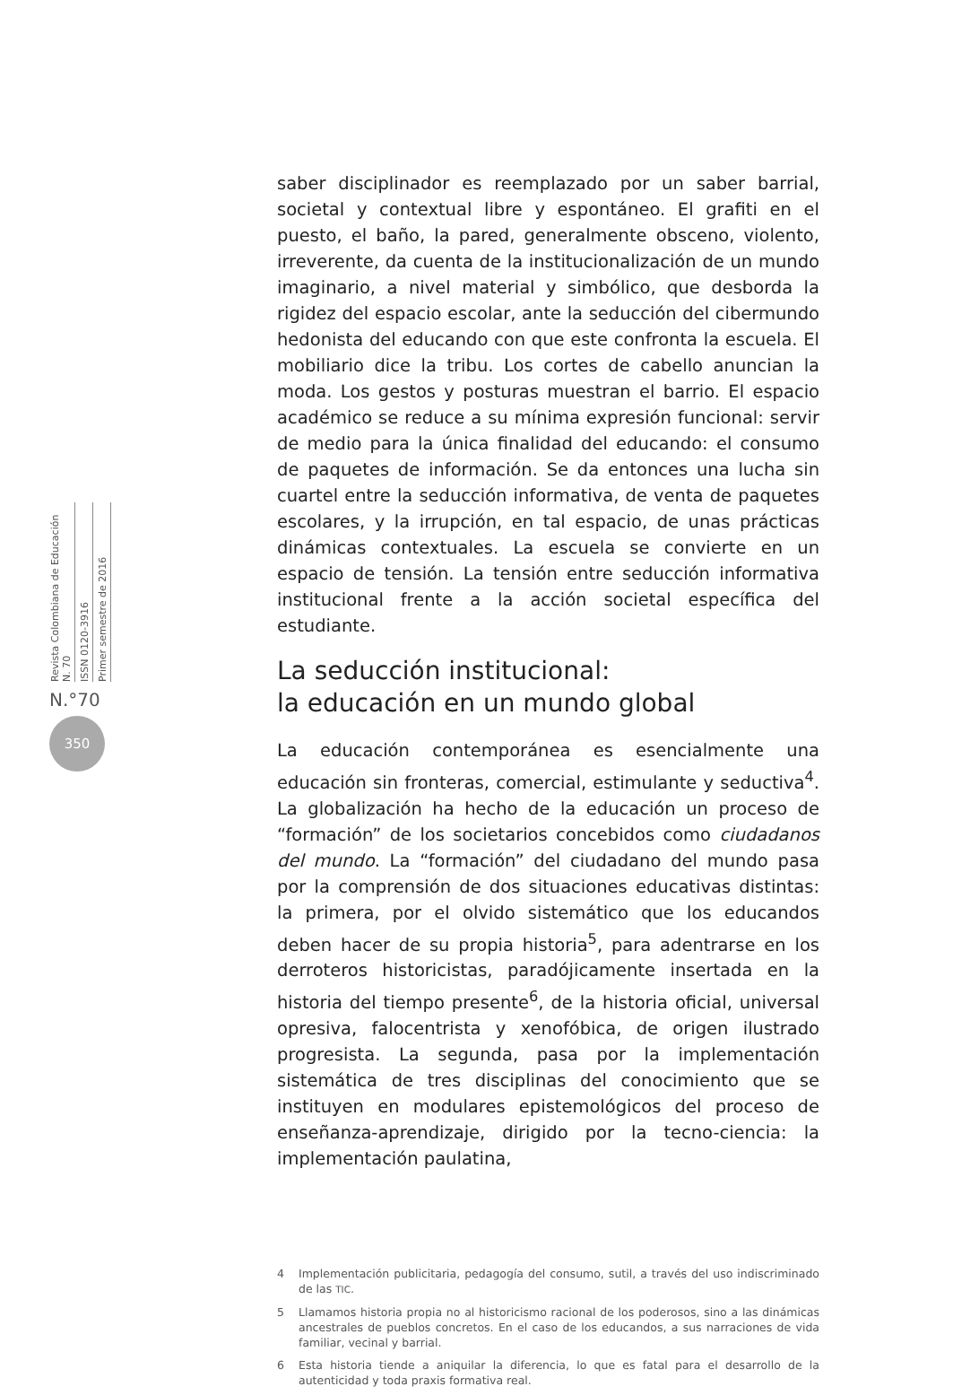Revista Colombiana de Educación N. 70 ISSN 0120-3916 Primer semestre de 2016
N.°70
350
saber disciplinador es reemplazado por un saber barrial, societal y contextual libre y espontáneo. El grafiti en el puesto, el baño, la pared, generalmente obsceno, violento, irreverente, da cuenta de la institucionalización de un mundo imaginario, a nivel material y simbólico, que desborda la rigidez del espacio escolar, ante la seducción del cibermundo hedonista del educando con que este confronta la escuela. El mobiliario dice la tribu. Los cortes de cabello anuncian la moda. Los gestos y posturas muestran el barrio. El espacio académico se reduce a su mínima expresión funcional: servir de medio para la única finalidad del educando: el consumo de paquetes de información. Se da entonces una lucha sin cuartel entre la seducción informativa, de venta de paquetes escolares, y la irrupción, en tal espacio, de unas prácticas dinámicas contextuales. La escuela se convierte en un espacio de tensión. La tensión entre seducción informativa institucional frente a la acción societal específica del estudiante.
La seducción institucional:
la educación en un mundo global
La educación contemporánea es esencialmente una educación sin fronteras, comercial, estimulante y seductiva<sup>4</sup>. La globalización ha hecho de la educación un proceso de “formación” de los societarios concebidos como ciudadanos del mundo. La “formación” del ciudadano del mundo pasa por la comprensión de dos situaciones educativas distintas: la primera, por el olvido sistemático que los educandos deben hacer de su propia historia<sup>5</sup>, para adentrarse en los derroteros historicistas, paradójicamente insertada en la historia del tiempo presente<sup>6</sup>, de la historia oficial, universal opresiva, falocentrista y xenofóbica, de origen ilustrado progresista. La segunda, pasa por la implementación sistemática de tres disciplinas del conocimiento que se instituyen en modulares epistemológicos del proceso de enseñanza-aprendizaje, dirigido por la tecno-ciencia: la implementación paulatina,
4
Implementación publicitaria, pedagogía del consumo, sutil, a través del uso indiscriminado de las TIC.
5
Llamamos historia propia no al historicismo racional de los poderosos, sino a las dinámicas ancestrales de pueblos concretos. En el caso de los educandos, a sus narraciones de vida familiar, vecinal y barrial.
6
Esta historia tiende a aniquilar la diferencia, lo que es fatal para el desarrollo de la autenticidad y toda praxis formativa real.